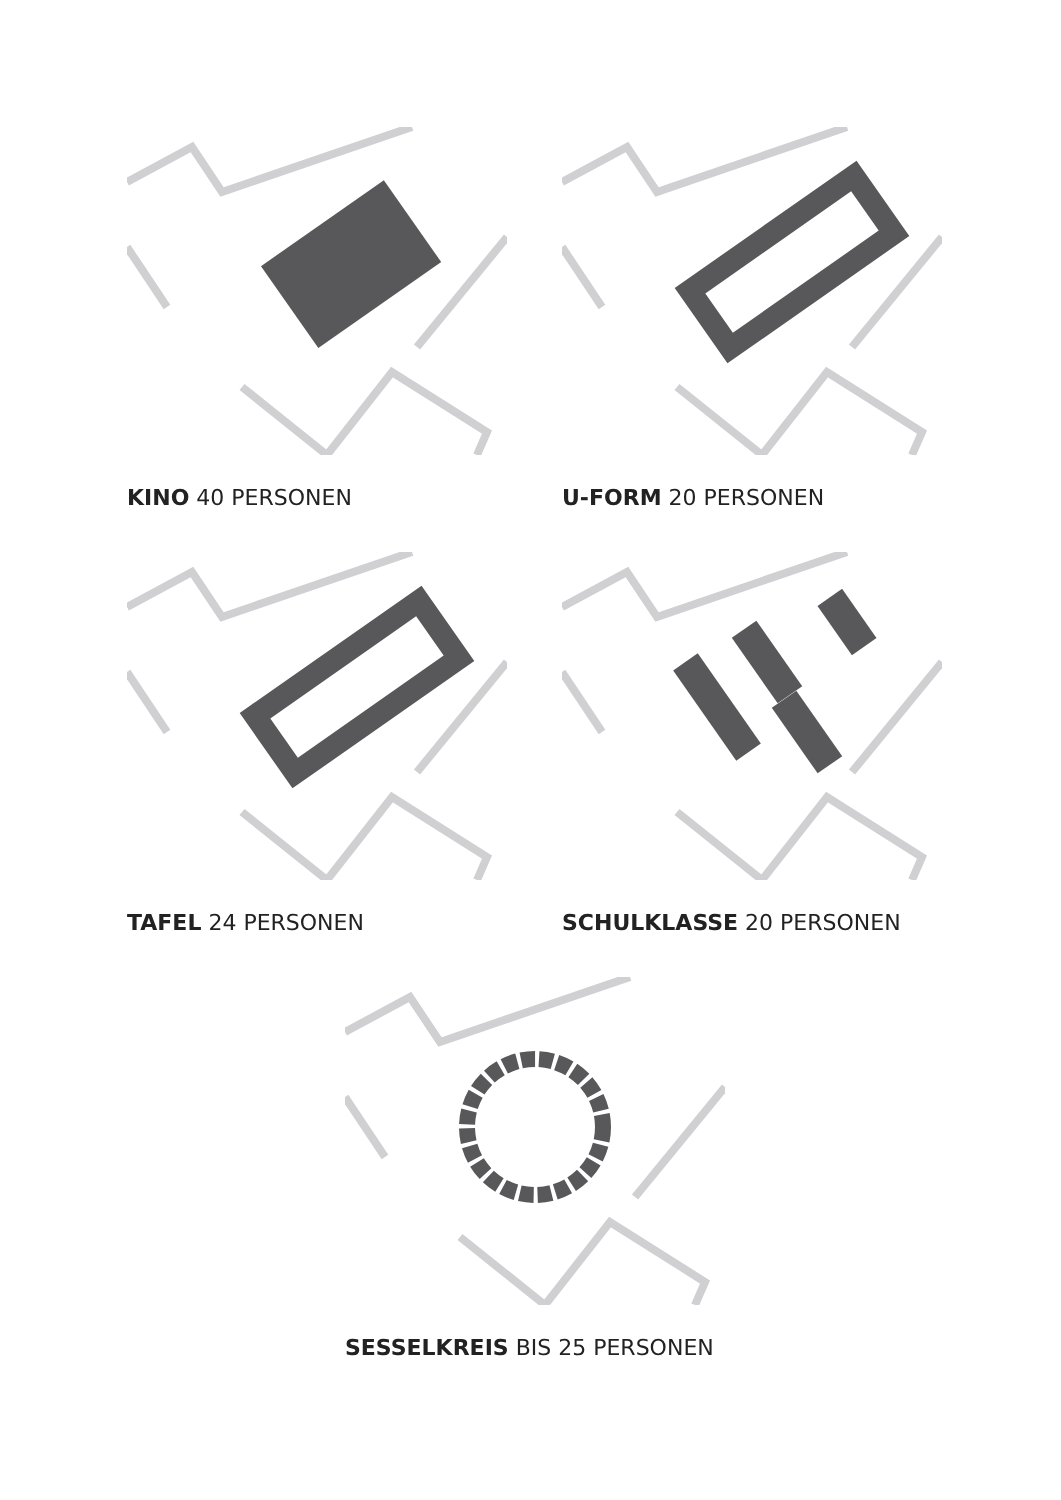KINO 40 PERSONEN
U-FORM 20 PERSONEN
TAFEL 24 PERSONEN
SCHULKLASSE 20 PERSONEN
SESSELKREIS BIS 25 PERSONEN